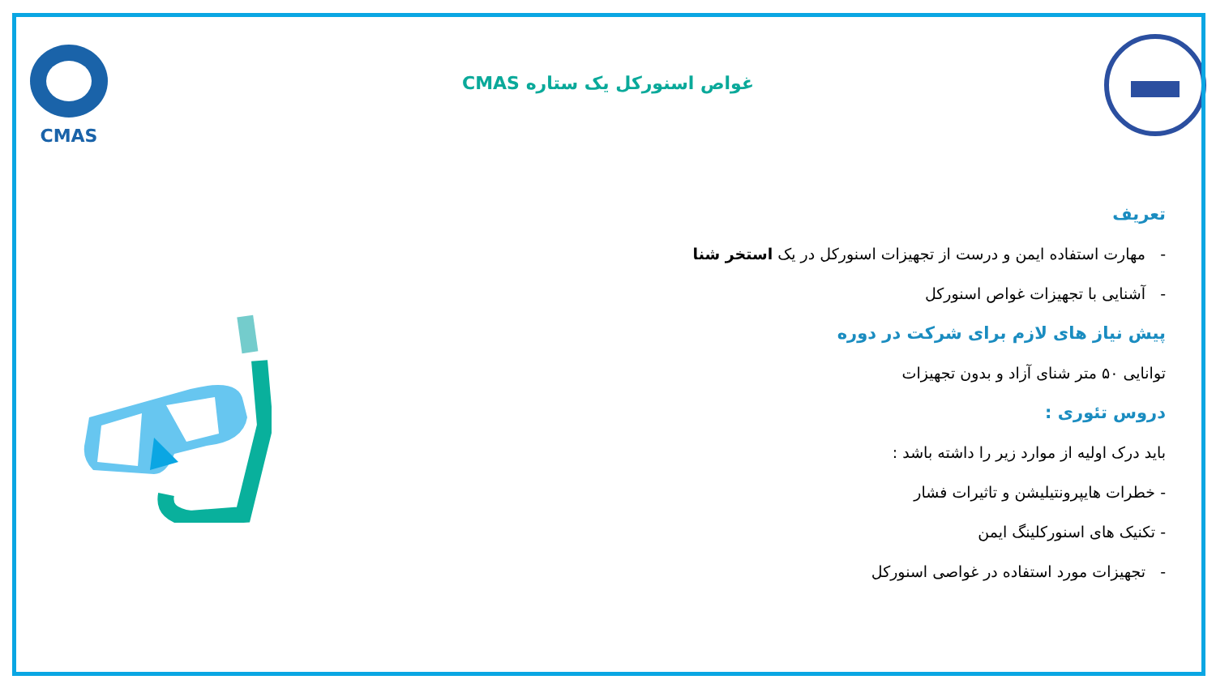CMAS
غواص اسنورکل یک ستاره CMAS
تعریف
- مهارت استفاده ایمن و درست از تجهیزات اسنورکل در یک استخر شنا
- آشنایی با تجهیزات غواص اسنورکل
پیش نیاز های لازم برای شرکت در دوره
توانایی ۵۰ متر شنای آزاد و بدون تجهیزات
دروس تئوری :
باید درک اولیه از موارد زیر را داشته باشد :
- خطرات هایپرونتیلیشن و تاثیرات فشار
- تکنیک های اسنورکلینگ ایمن
- تجهیزات مورد استفاده در غواصی اسنورکل